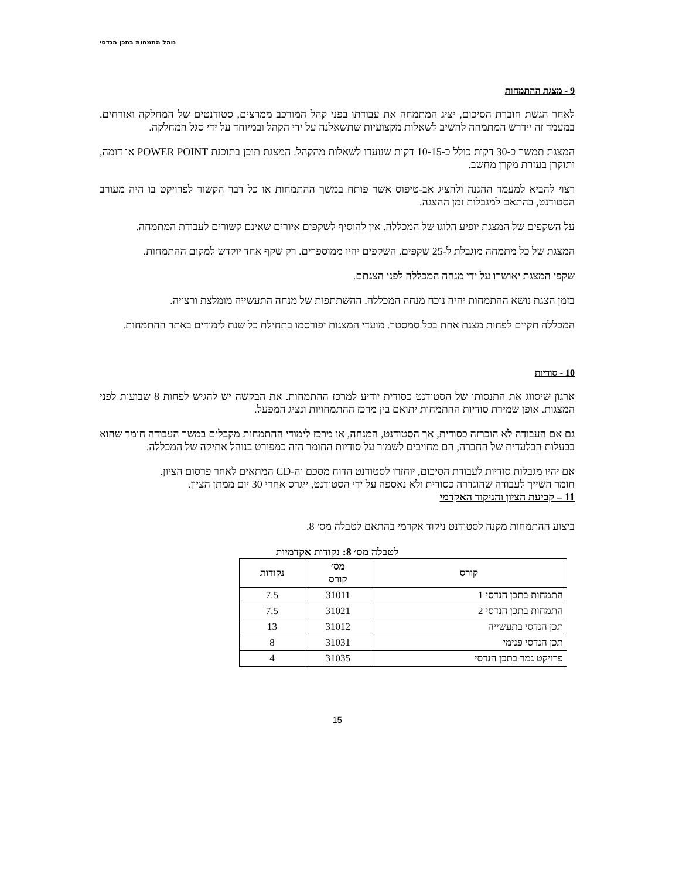נוהל התמחות בתכן הנדסי
9 - מצגת ההתמחות
לאחר הגשת חוברת הסיכום, יציג המתמחה את עבודתו בפני קהל המורכב ממרצים, סטודנטים של המחלקה ואורחים. במעמד זה יידרש המתמחה להשיב לשאלות מקצועיות שתשאלנה על ידי הקהל ובמיוחד על ידי סגל המחלקה.
המצגת תמשך כ-30 דקות כולל כ-10-15 דקות שנועדו לשאלות מהקהל. המצגת תוכן בתוכנת POWER POINT או דומה, ותוקרן בעזרת מקרן מחשב.
רצוי להביא למעמד ההגנה ולהציג אב-טיפוס אשר פותח במשך ההתמחות או כל דבר הקשור לפרויקט בו היה מעורב הסטודנט, בהתאם למגבלות זמן ההצגה.
על השקפים של המצגת יופיע הלוגו של המכללה. אין להוסיף לשקפים איורים שאינם קשורים לעבודת המתמחה.
המצגת של כל מתמחה מוגבלת ל-25 שקפים. השקפים יהיו ממוספרים. רק שקף אחד יוקדש למקום ההתמחות.
שקפי המצגת יאושרו על ידי מנחה המכללה לפני הצגתם.
בזמן הצגת נושא ההתמחות יהיה נוכח מנחה המכללה. ההשתתפות של מנחה התעשייה מומלצת ורצויה.
המכללה תקיים לפחות מצגת אחת בכל סמסטר. מועדי המצגות יפורסמו בתחילת כל שנת לימודים באתר ההתמחות.
10 - סודיות
ארגון שיסווג את התנסותו של הסטודנט כסודית יודיע למרכז ההתמחות. את הבקשה יש להגיש לפחות 8 שבועות לפני המצגות. אופן שמירת סודיות ההתמחות יתואם בין מרכז ההתמחויות ונציג המפעל.
גם אם העבודה לא הוכרזה כסודית, אך הסטודנט, המנחה, או מרכז לימודי ההתמחות מקבלים במשך העבודה חומר שהוא בבעלות הבלעדית של החברה, הם מחויבים לשמור על סודיות החומר הזה כמפורט בנוהל אתיקה של המכללה.
אם יהיו מגבלות סודיות לעבודת הסיכום, יוחזרו לסטודנט הדוח מסכם וה-CD המתאים לאחר פרסום הציון.
חומר השייך לעבודה שהוגדרה כסודית ולא נאספה על ידי הסטודנט, ייגרס אחרי 30 יום ממתן הציון.
11 – קביעת הציון והניקוד האקדמי
ביצוע ההתמחות מקנה לסטודנט ניקוד אקדמי בהתאם לטבלה מס׳ 8.
לטבלה מס׳ 8: נקודות אקדמיות
| קורס | מס׳ קורס | נקודות |
| --- | --- | --- |
| התמחות בתכן הנדסי 1 | 31011 | 7.5 |
| התמחות בתכן הנדסי 2 | 31021 | 7.5 |
| תכן הנדסי בתעשייה | 31012 | 13 |
| תכן הנדסי פנימי | 31031 | 8 |
| פרויקט גמר בתכן הנדסי | 31035 | 4 |
15